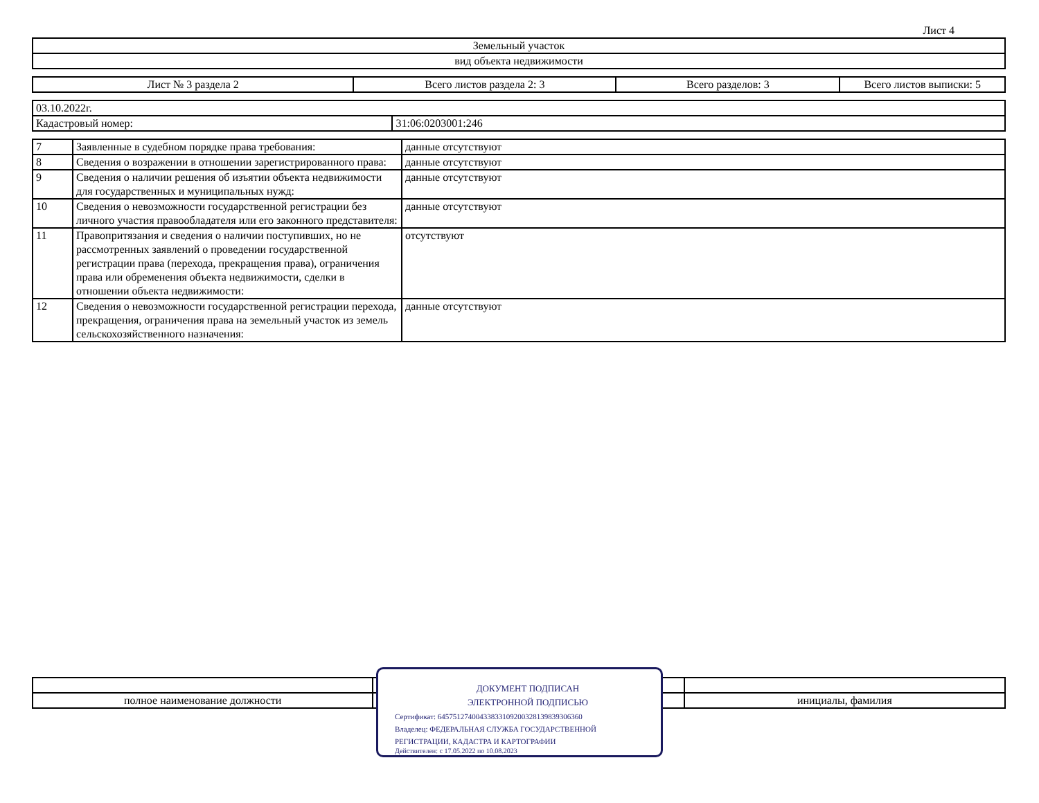Лист 4
| Земельный участок |
| вид объекта недвижимости |
| Лист № 3 раздела 2 | Всего листов раздела 2: 3 | Всего разделов: 3 | Всего листов выписки: 5 |
| 03.10.2022г. | |
| Кадастровый номер: | 31:06:0203001:246 |
| 7 | Заявленные в судебном порядке права требования: | данные отсутствуют |
| 8 | Сведения о возражении в отношении зарегистрированного права: | данные отсутствуют |
| 9 | Сведения о наличии решения об изъятии объекта недвижимости для государственных и муниципальных нужд: | данные отсутствуют |
| 10 | Сведения о невозможности государственной регистрации без личного участия правообладателя или его законного представителя: | данные отсутствуют |
| 11 | Правопритязания и сведения о наличии поступивших, но не рассмотренных заявлений о проведении государственной регистрации права (перехода, прекращения права), ограничения права или обременения объекта недвижимости, сделки в отношении объекта недвижимости: | отсутствуют |
| 12 | Сведения о невозможности государственной регистрации перехода, прекращения, ограничения права на земельный участок из земель сельскохозяйственного назначения: | данные отсутствуют |
| полное наименование должности | | инициалы, фамилия |
ДОКУМЕНТ ПОДПИСАН
ЭЛЕКТРОННОЙ ПОДПИСЬЮ
Сертификат: 64575127400433833109200328139839306360
Владелец: ФЕДЕРАЛЬНАЯ СЛУЖБА ГОСУДАРСТВЕННОЙ
РЕГИСТРАЦИИ, КАДАСТРА И КАРТОГРАФИИ
Действителен: с 17.05.2022 по 10.08.2023